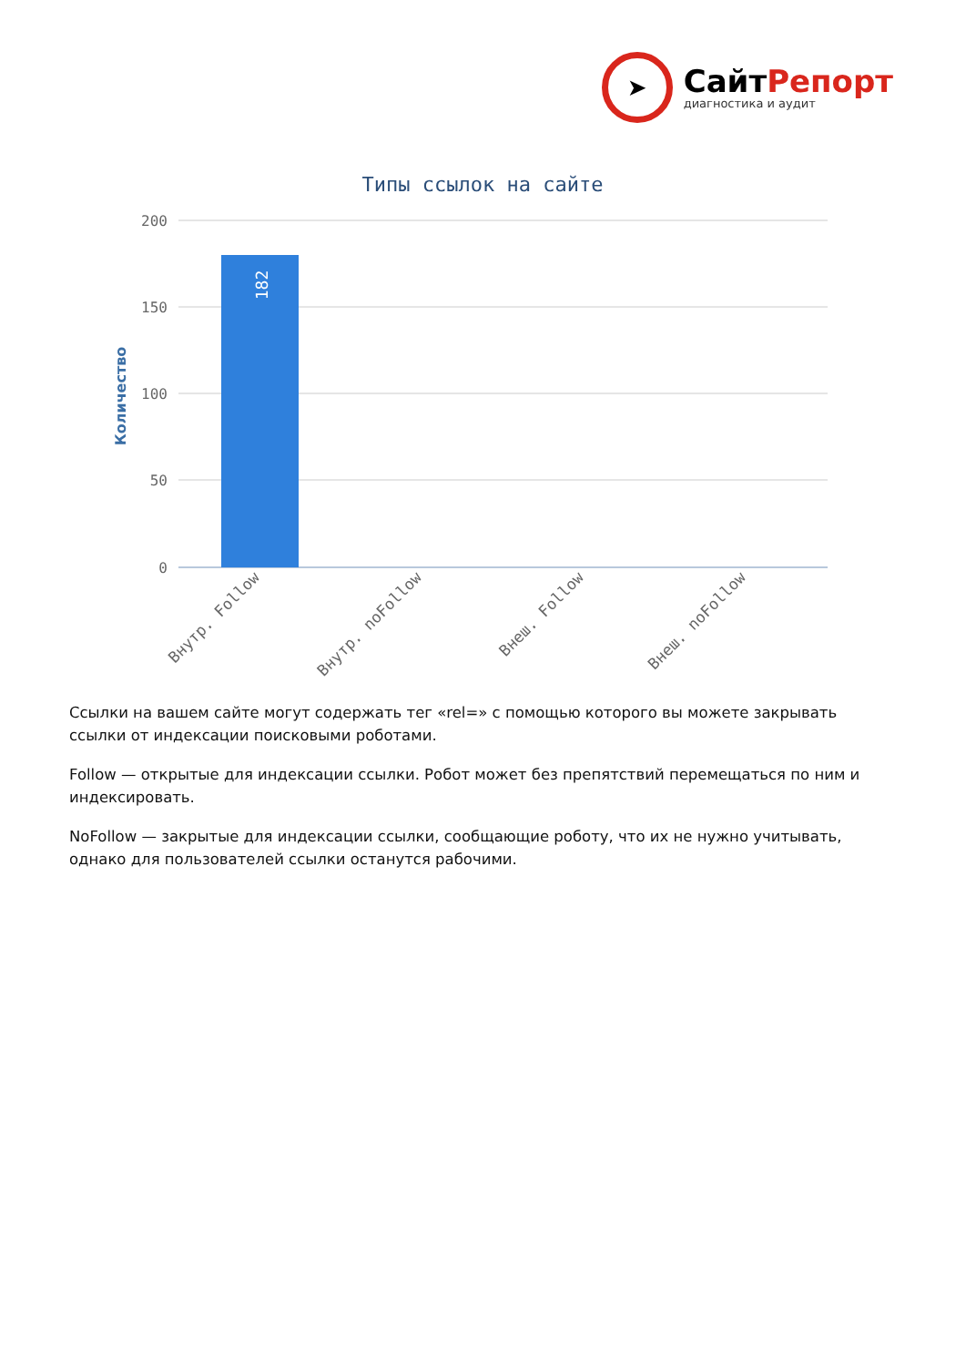➤
СайтРепорт
диагностика и аудит
Типы ссылок на сайте
200
150
100
50
0
Количество
182
Внутр. Follow
Внутр. noFollow
Внеш. Follow
Внеш. noFollow
Ссылки на вашем сайте могут содержать тег «rel=» с помощью которого вы можете закрывать ссылки от индексации поисковыми роботами.
Follow — открытые для индексации ссылки. Робот может без препятствий перемещаться по ним и индексировать.
NoFollow — закрытые для индексации ссылки, сообщающие роботу, что их не нужно учитывать, однако для пользователей ссылки останутся рабочими.